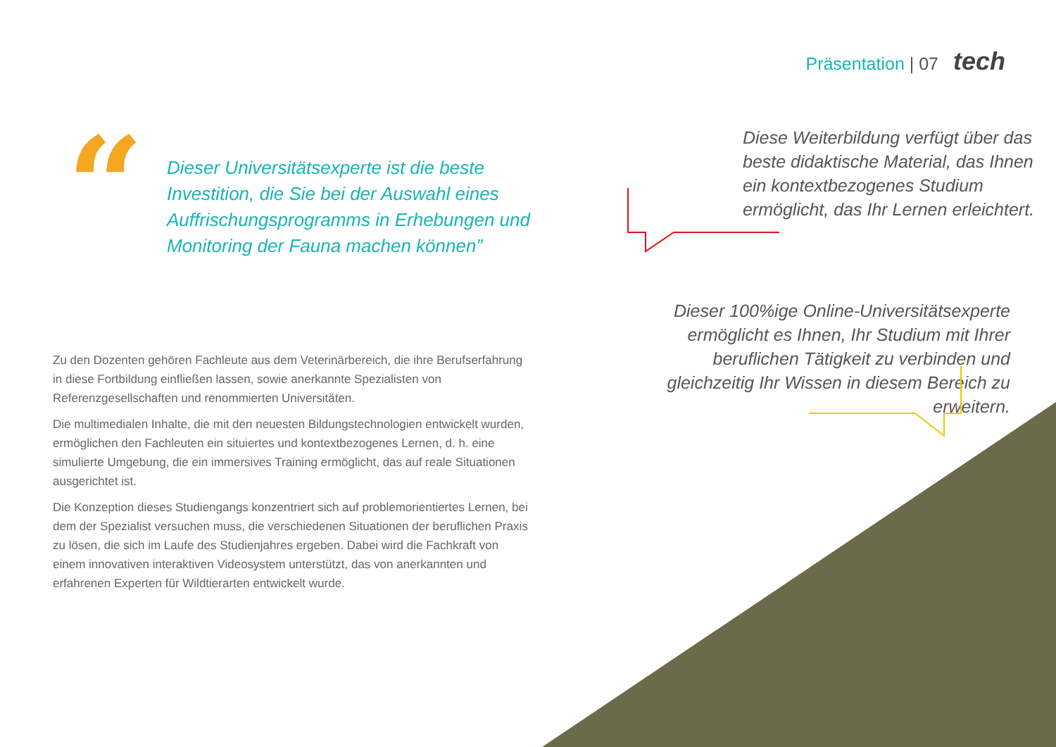Präsentation | 07 tech
“
Dieser Universitätsexperte ist die beste Investition, die Sie bei der Auswahl eines Auffrischungsprogramms in Erhebungen und Monitoring der Fauna machen können”
Zu den Dozenten gehören Fachleute aus dem Veterinärbereich, die ihre Berufserfahrung in diese Fortbildung einfließen lassen, sowie anerkannte Spezialisten von Referenzgesellschaften und renommierten Universitäten.
Die multimedialen Inhalte, die mit den neuesten Bildungstechnologien entwickelt wurden, ermöglichen den Fachleuten ein situiertes und kontextbezogenes Lernen, d. h. eine simulierte Umgebung, die ein immersives Training ermöglicht, das auf reale Situationen ausgerichtet ist.
Die Konzeption dieses Studiengangs konzentriert sich auf problemorientiertes Lernen, bei dem der Spezialist versuchen muss, die verschiedenen Situationen der beruflichen Praxis zu lösen, die sich im Laufe des Studienjahres ergeben. Dabei wird die Fachkraft von einem innovativen interaktiven Videosystem unterstützt, das von anerkannten und erfahrenen Experten für Wildtierarten entwickelt wurde.
Diese Weiterbildung verfügt über das beste didaktische Material, das Ihnen ein kontextbezogenes Studium ermöglicht, das Ihr Lernen erleichtert.
Dieser 100%ige Online-Universitätsexperte ermöglicht es Ihnen, Ihr Studium mit Ihrer beruflichen Tätigkeit zu verbinden und gleichzeitig Ihr Wissen in diesem Bereich zu erweitern.